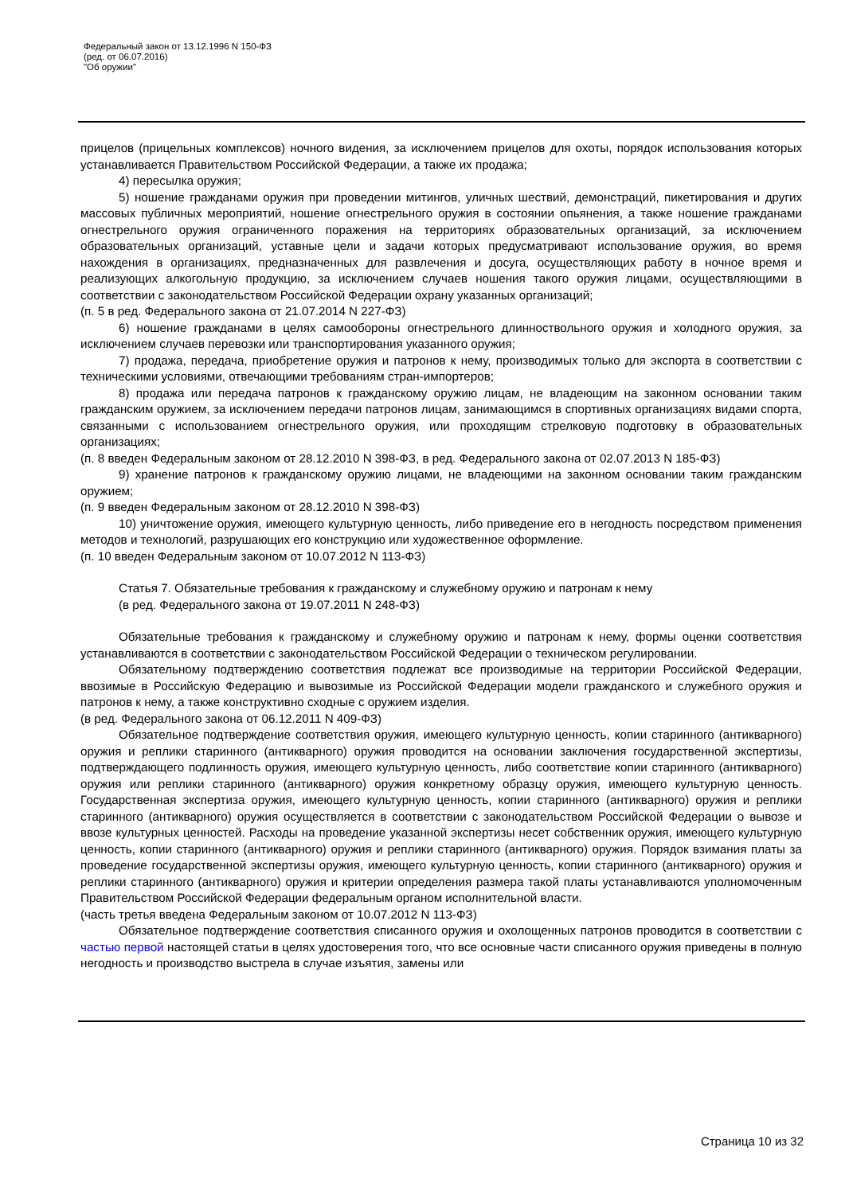Федеральный закон от 13.12.1996 N 150-ФЗ
(ред. от 06.07.2016)
"Об оружии"
прицелов (прицельных комплексов) ночного видения, за исключением прицелов для охоты, порядок использования которых устанавливается Правительством Российской Федерации, а также их продажа;
4) пересылка оружия;
5) ношение гражданами оружия при проведении митингов, уличных шествий, демонстраций, пикетирования и других массовых публичных мероприятий, ношение огнестрельного оружия в состоянии опьянения, а также ношение гражданами огнестрельного оружия ограниченного поражения на территориях образовательных организаций, за исключением образовательных организаций, уставные цели и задачи которых предусматривают использование оружия, во время нахождения в организациях, предназначенных для развлечения и досуга, осуществляющих работу в ночное время и реализующих алкогольную продукцию, за исключением случаев ношения такого оружия лицами, осуществляющими в соответствии с законодательством Российской Федерации охрану указанных организаций;
(п. 5 в ред. Федерального закона от 21.07.2014 N 227-ФЗ)
6) ношение гражданами в целях самообороны огнестрельного длинноствольного оружия и холодного оружия, за исключением случаев перевозки или транспортирования указанного оружия;
7) продажа, передача, приобретение оружия и патронов к нему, производимых только для экспорта в соответствии с техническими условиями, отвечающими требованиям стран-импортеров;
8) продажа или передача патронов к гражданскому оружию лицам, не владеющим на законном основании таким гражданским оружием, за исключением передачи патронов лицам, занимающимся в спортивных организациях видами спорта, связанными с использованием огнестрельного оружия, или проходящим стрелковую подготовку в образовательных организациях;
(п. 8 введен Федеральным законом от 28.12.2010 N 398-ФЗ, в ред. Федерального закона от 02.07.2013 N 185-ФЗ)
9) хранение патронов к гражданскому оружию лицами, не владеющими на законном основании таким гражданским оружием;
(п. 9 введен Федеральным законом от 28.12.2010 N 398-ФЗ)
10) уничтожение оружия, имеющего культурную ценность, либо приведение его в негодность посредством применения методов и технологий, разрушающих его конструкцию или художественное оформление.
(п. 10 введен Федеральным законом от 10.07.2012 N 113-ФЗ)
Статья 7. Обязательные требования к гражданскому и служебному оружию и патронам к нему
(в ред. Федерального закона от 19.07.2011 N 248-ФЗ)
Обязательные требования к гражданскому и служебному оружию и патронам к нему, формы оценки соответствия устанавливаются в соответствии с законодательством Российской Федерации о техническом регулировании.
Обязательному подтверждению соответствия подлежат все производимые на территории Российской Федерации, ввозимые в Российскую Федерацию и вывозимые из Российской Федерации модели гражданского и служебного оружия и патронов к нему, а также конструктивно сходные с оружием изделия.
(в ред. Федерального закона от 06.12.2011 N 409-ФЗ)
Обязательное подтверждение соответствия оружия, имеющего культурную ценность, копии старинного (антикварного) оружия и реплики старинного (антикварного) оружия проводится на основании заключения государственной экспертизы, подтверждающего подлинность оружия, имеющего культурную ценность, либо соответствие копии старинного (антикварного) оружия или реплики старинного (антикварного) оружия конкретному образцу оружия, имеющего культурную ценность. Государственная экспертиза оружия, имеющего культурную ценность, копии старинного (антикварного) оружия и реплики старинного (антикварного) оружия осуществляется в соответствии с законодательством Российской Федерации о вывозе и ввозе культурных ценностей. Расходы на проведение указанной экспертизы несет собственник оружия, имеющего культурную ценность, копии старинного (антикварного) оружия и реплики старинного (антикварного) оружия. Порядок взимания платы за проведение государственной экспертизы оружия, имеющего культурную ценность, копии старинного (антикварного) оружия и реплики старинного (антикварного) оружия и критерии определения размера такой платы устанавливаются уполномоченным Правительством Российской Федерации федеральным органом исполнительной власти.
(часть третья введена Федеральным законом от 10.07.2012 N 113-ФЗ)
Обязательное подтверждение соответствия списанного оружия и охолощенных патронов проводится в соответствии с частью первой настоящей статьи в целях удостоверения того, что все основные части списанного оружия приведены в полную негодность и производство выстрела в случае изъятия, замены или
Страница 10 из 32